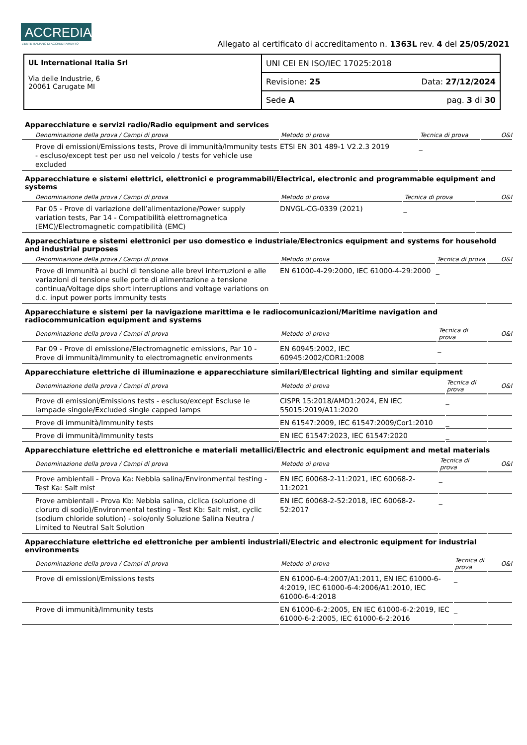ACCREDIA L'ENTE ITALIANO DI ACCREDITAMENTO
Allegato al certificato di accreditamento n. 1363L rev. 4 del 25/05/2021
| UL International Italia Srl Via delle Industrie, 6 20061 Carugate MI | UNI CEI EN ISO/IEC 17025:2018 |
| | Revisione: 25 Data: 27/12/2024 |
| | Sede A pag. 3 di 30 |
Apparecchiature e servizi radio/Radio equipment and services
| Denominazione della prova / Campi di prova | Metodo di prova | Tecnica di prova | O&I |
| --- | --- | --- | --- |
| Prove di emissioni/Emissions tests, Prove di immunità/Immunity tests - escluso/except test per uso nel veicolo / tests for vehicle use excluded | ETSI EN 301 489-1 V2.2.3 2019 | _ | |
Apparecchiature e sistemi elettrici, elettronici e programmabili/Electrical, electronic and programmable equipment and systems
| Denominazione della prova / Campi di prova | Metodo di prova | Tecnica di prova | O&I |
| --- | --- | --- | --- |
| Par 05 - Prove di variazione dell’alimentazione/Power supply variation tests, Par 14 - Compatibilità elettromagnetica (EMC)/Electromagnetic compatibilità (EMC) | DNVGL-CG-0339 (2021) | _ | |
Apparecchiature e sistemi elettronici per uso domestico e industriale/Electronics equipment and systems for household and industrial purposes
| Denominazione della prova / Campi di prova | Metodo di prova | Tecnica di prova | O&I |
| --- | --- | --- | --- |
| Prove di immunità ai buchi di tensione alle brevi interruzioni e alle variazioni di tensione sulle porte di alimentazione a tensione continua/Voltage dips short interruptions and voltage variations on d.c. input power ports immunity tests | EN 61000-4-29:2000, IEC 61000-4-29:2000 | _ | |
Apparecchiature e sistemi per la navigazione marittima e le radiocomunicazioni/Maritime navigation and radiocommunication equipment and systems
| Denominazione della prova / Campi di prova | Metodo di prova | Tecnica di prova | O&I |
| --- | --- | --- | --- |
| Par 09 - Prove di emissione/Electromagnetic emissions, Par 10 - Prove di immunità/Immunity to electromagnetic environments | EN 60945:2002, IEC 60945:2002/COR1:2008 | _ | |
Apparecchiature elettriche di illuminazione e apparecchiature similari/Electrical lighting and similar equipment
| Denominazione della prova / Campi di prova | Metodo di prova | Tecnica di prova | O&I |
| --- | --- | --- | --- |
| Prove di emissioni/Emissions tests - escluso/except Escluse le lampade singole/Excluded single capped lamps | CISPR 15:2018/AMD1:2024, EN IEC 55015:2019/A11:2020 | _ | |
| Prove di immunità/Immunity tests | EN 61547:2009, IEC 61547:2009/Cor1:2010 | _ | |
| Prove di immunità/Immunity tests | EN IEC 61547:2023, IEC 61547:2020 | _ | |
Apparecchiature elettriche ed elettroniche e materiali metallici/Electric and electronic equipment and metal materials
| Denominazione della prova / Campi di prova | Metodo di prova | Tecnica di prova | O&I |
| --- | --- | --- | --- |
| Prove ambientali - Prova Ka: Nebbia salina/Environmental testing - Test Ka: Salt mist | EN IEC 60068-2-11:2021, IEC 60068-2-11:2021 | _ | |
| Prove ambientali - Prova Kb: Nebbia salina, ciclica (soluzione di cloruro di sodio)/Environmental testing - Test Kb: Salt mist, cyclic (sodium chloride solution) - solo/only Soluzione Salina Neutra / Limited to Neutral Salt Solution | EN IEC 60068-2-52:2018, IEC 60068-2-52:2017 | _ | |
Apparecchiature elettriche ed elettroniche per ambienti industriali/Electric and electronic equipment for industrial environments
| Denominazione della prova / Campi di prova | Metodo di prova | Tecnica di prova | O&I |
| --- | --- | --- | --- |
| Prove di emissioni/Emissions tests | EN 61000-6-4:2007/A1:2011, EN IEC 61000-6-4:2019, IEC 61000-6-4:2006/A1:2010, IEC 61000-6-4:2018 | _ | |
| Prove di immunità/Immunity tests | EN 61000-6-2:2005, EN IEC 61000-6-2:2019, IEC 61000-6-2:2005, IEC 61000-6-2:2016 | _ | |